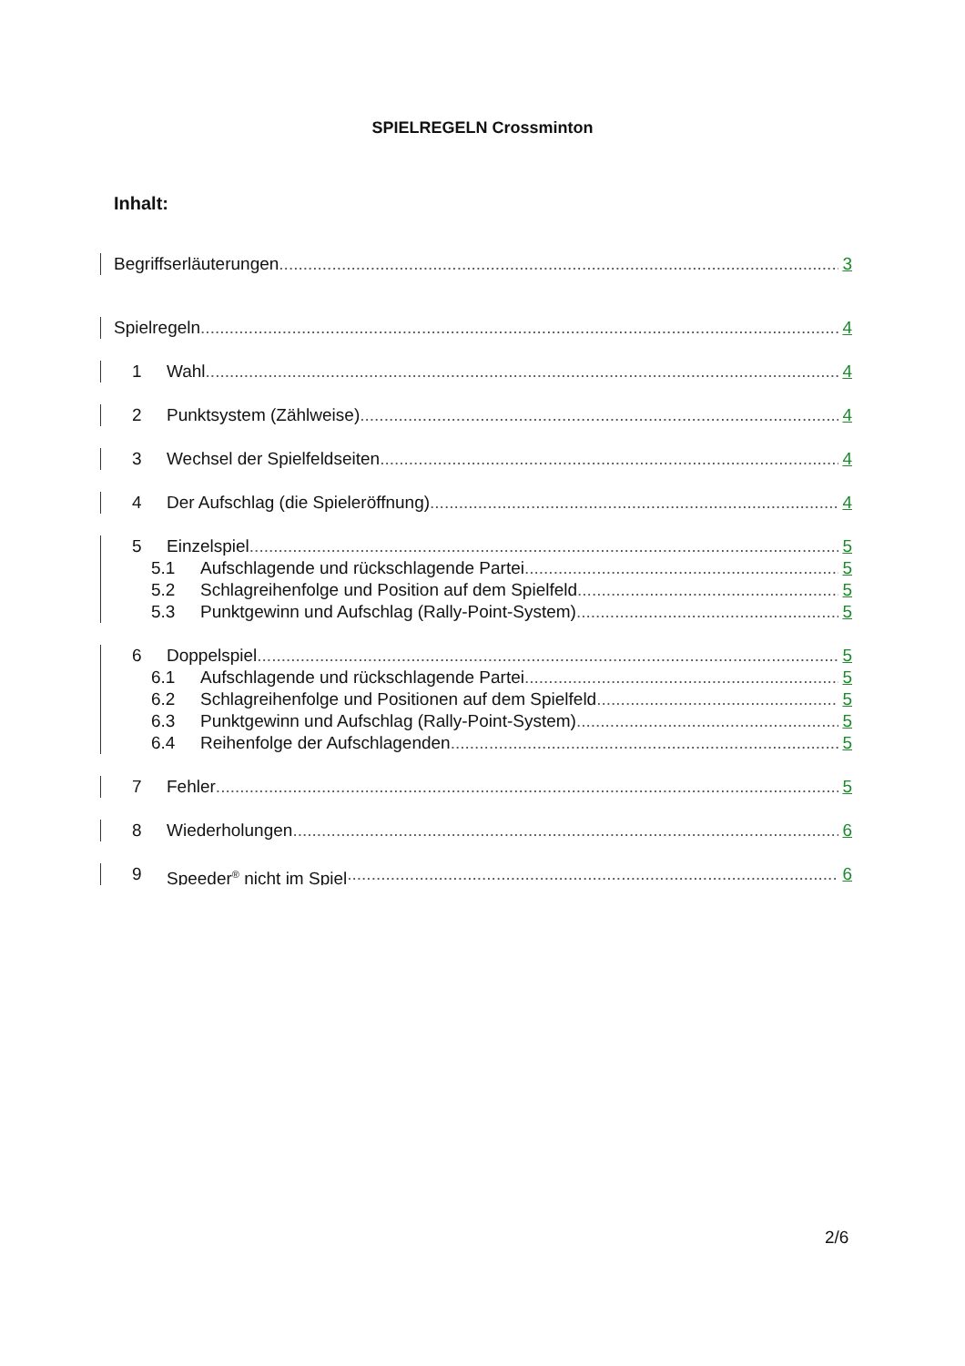SPIELREGELN Crossminton
Inhalt:
Begriffserläuterungen 3
Spielregeln 4
1 Wahl 4
2 Punktsystem (Zählweise) 4
3 Wechsel der Spielfeldseiten 4
4 Der Aufschlag (die Spieleröffnung) 4
5 Einzelspiel 5
5.1 Aufschlagende und rückschlagende Partei 5
5.2 Schlagreihenfolge und Position auf dem Spielfeld 5
5.3 Punktgewinn und Aufschlag (Rally-Point-System) 5
6 Doppelspiel 5
6.1 Aufschlagende und rückschlagende Partei 5
6.2 Schlagreihenfolge und Positionen auf dem Spielfeld 5
6.3 Punktgewinn und Aufschlag (Rally-Point-System) 5
6.4 Reihenfolge der Aufschlagenden 5
7 Fehler 5
8 Wiederholungen 6
9 Speeder<sup>®</sup> nicht im Spiel 6
2/6